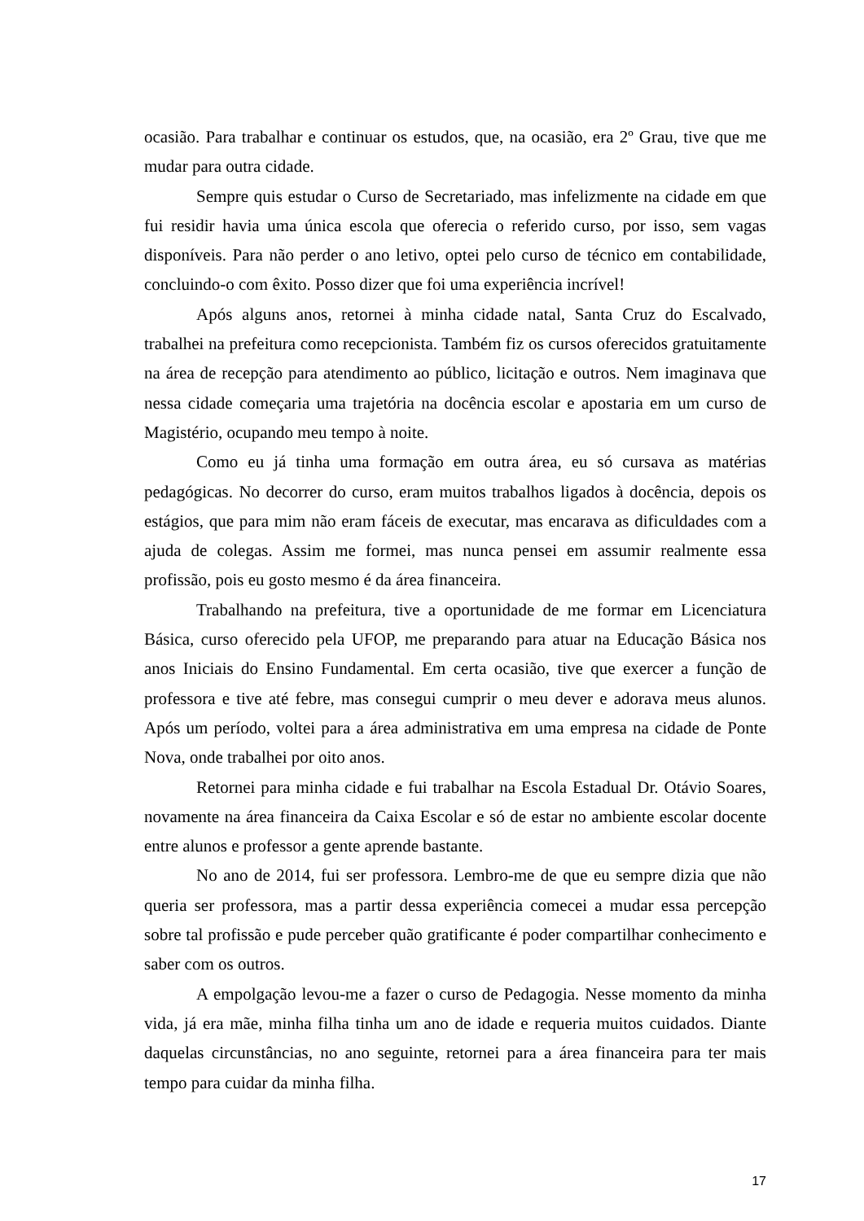ocasião. Para trabalhar e continuar os estudos, que, na ocasião, era 2º Grau, tive que me mudar para outra cidade.
Sempre quis estudar o Curso de Secretariado, mas infelizmente na cidade em que fui residir havia uma única escola que oferecia o referido curso, por isso, sem vagas disponíveis. Para não perder o ano letivo, optei pelo curso de técnico em contabilidade, concluindo-o com êxito. Posso dizer que foi uma experiência incrível!
Após alguns anos, retornei à minha cidade natal, Santa Cruz do Escalvado, trabalhei na prefeitura como recepcionista. Também fiz os cursos oferecidos gratuitamente na área de recepção para atendimento ao público, licitação e outros. Nem imaginava que nessa cidade começaria uma trajetória na docência escolar e apostaria em um curso de Magistério, ocupando meu tempo à noite.
Como eu já tinha uma formação em outra área, eu só cursava as matérias pedagógicas. No decorrer do curso, eram muitos trabalhos ligados à docência, depois os estágios, que para mim não eram fáceis de executar, mas encarava as dificuldades com a ajuda de colegas. Assim me formei, mas nunca pensei em assumir realmente essa profissão, pois eu gosto mesmo é da área financeira.
Trabalhando na prefeitura, tive a oportunidade de me formar em Licenciatura Básica, curso oferecido pela UFOP, me preparando para atuar na Educação Básica nos anos Iniciais do Ensino Fundamental. Em certa ocasião, tive que exercer a função de professora e tive até febre, mas consegui cumprir o meu dever e adorava meus alunos. Após um período, voltei para a área administrativa em uma empresa na cidade de Ponte Nova, onde trabalhei por oito anos.
Retornei para minha cidade e fui trabalhar na Escola Estadual Dr. Otávio Soares, novamente na área financeira da Caixa Escolar e só de estar no ambiente escolar docente entre alunos e professor a gente aprende bastante.
No ano de 2014, fui ser professora. Lembro-me de que eu sempre dizia que não queria ser professora, mas a partir dessa experiência comecei a mudar essa percepção sobre tal profissão e pude perceber quão gratificante é poder compartilhar conhecimento e saber com os outros.
A empolgação levou-me a fazer o curso de Pedagogia. Nesse momento da minha vida, já era mãe, minha filha tinha um ano de idade e requeria muitos cuidados. Diante daquelas circunstâncias, no ano seguinte, retornei para a área financeira para ter mais tempo para cuidar da minha filha.
17